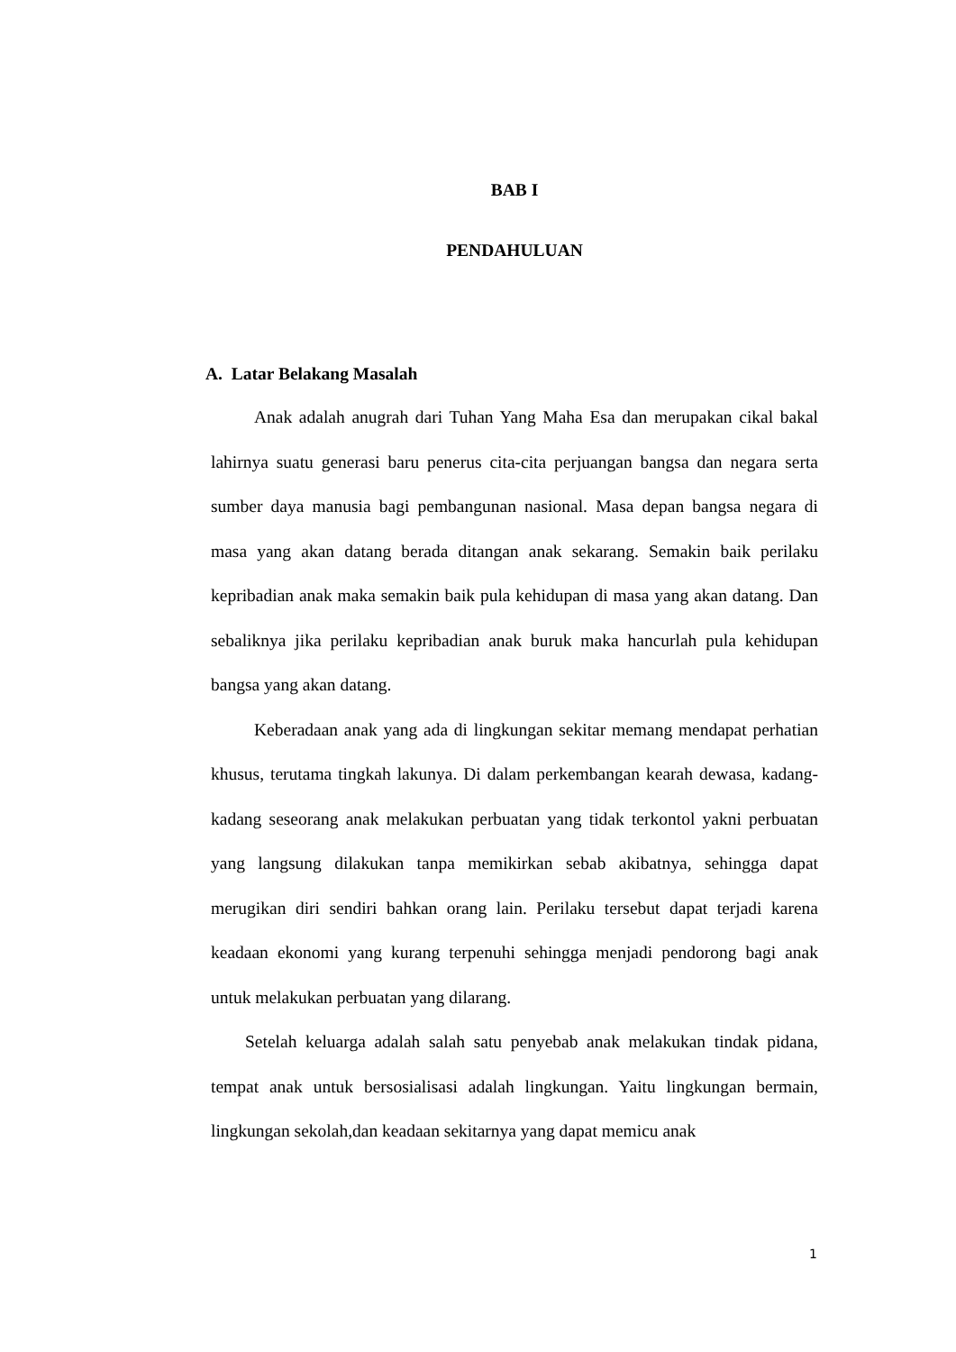BAB I
PENDAHULUAN
A. Latar Belakang Masalah
Anak adalah anugrah dari Tuhan Yang Maha Esa dan merupakan cikal bakal lahirnya suatu generasi baru penerus cita-cita perjuangan bangsa dan negara serta sumber daya manusia bagi pembangunan nasional. Masa depan bangsa negara di masa yang akan datang berada ditangan anak sekarang. Semakin baik perilaku kepribadian anak maka semakin baik pula kehidupan di masa yang akan datang. Dan sebaliknya jika perilaku kepribadian anak buruk maka hancurlah pula kehidupan bangsa yang akan datang.
Keberadaan anak yang ada di lingkungan sekitar memang mendapat perhatian khusus, terutama tingkah lakunya. Di dalam perkembangan kearah dewasa, kadang-kadang seseorang anak melakukan perbuatan yang tidak terkontol yakni perbuatan yang langsung dilakukan tanpa memikirkan sebab akibatnya, sehingga dapat merugikan diri sendiri bahkan orang lain. Perilaku tersebut dapat terjadi karena keadaan ekonomi yang kurang terpenuhi sehingga menjadi pendorong bagi anak untuk melakukan perbuatan yang dilarang.
Setelah keluarga adalah salah satu penyebab anak melakukan tindak pidana, tempat anak untuk bersosialisasi adalah lingkungan. Yaitu lingkungan bermain, lingkungan sekolah,dan keadaan sekitarnya yang dapat memicu anak
1